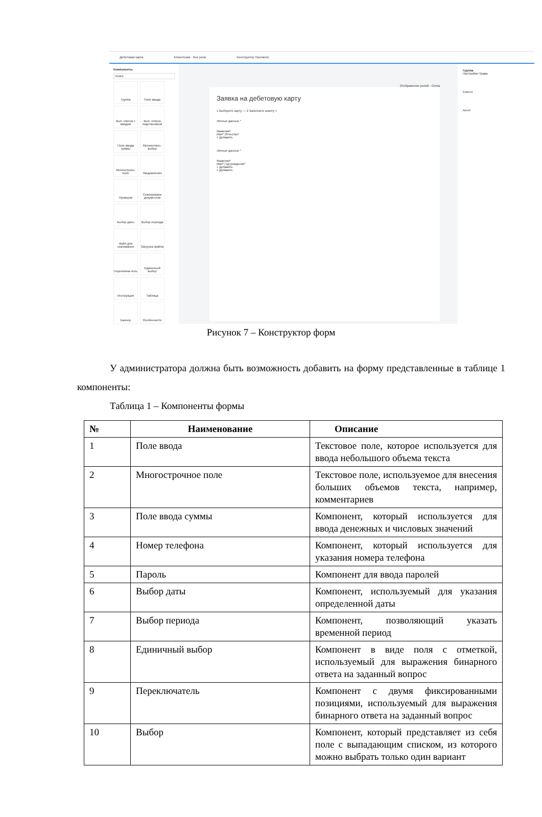Дебетовая карта Клиентская · Все роли Конструктор Просмотр
Компоненты
Поиск
Группа
Поле ввода
Вып. список с вводом
Вып. список подстановкой
Поле ввода суммы
Множествен. выбор
Многострочн. поле
Уведомление
Проверки
Сканировани документов
Выбор даты
Выбор периода
Файл для скачивания
Загрузка файла
Переключа-тель
Единичный выбор
Инструкция
Таблица
Баннер
Особенности
Отображение ролей · Сетка
Заявка на дебетовую карту
1 Выберите карту — 2 Заполните анкету +
Личные данные *
Фамилия*
Имя* Отчество*
+ Добавить
Личные данные *
Фамилия*
Имя* Год рождения*
+ Добавить
+ Добавить
Группа
Настройки Права
Клиент
Агент
Рисунок 7 – Конструктор форм
У администратора должна быть возможность добавить на форму представленные в таблице 1 компоненты:
Таблица 1 – Компоненты формы
| № | Наименование | Описание |
| --- | --- | --- |
| 1 | Поле ввода | Текстовое поле, которое используется для ввода небольшого объема текста |
| 2 | Многострочное поле | Текстовое поле, используемое для внесения больших объемов текста, например, комментариев |
| 3 | Поле ввода суммы | Компонент, который используется для ввода денежных и числовых значений |
| 4 | Номер телефона | Компонент, который используется для указания номера телефона |
| 5 | Пароль | Компонент для ввода паролей |
| 6 | Выбор даты | Компонент, используемый для указания определенной даты |
| 7 | Выбор периода | Компонент, позволяющий указать временной период |
| 8 | Единичный выбор | Компонент в виде поля с отметкой, используемый для выражения бинарного ответа на заданный вопрос |
| 9 | Переключатель | Компонент с двумя фиксированными позициями, используемый для выражения бинарного ответа на заданный вопрос |
| 10 | Выбор | Компонент, который представляет из себя поле с выпадающим списком, из которого можно выбрать только один вариант |